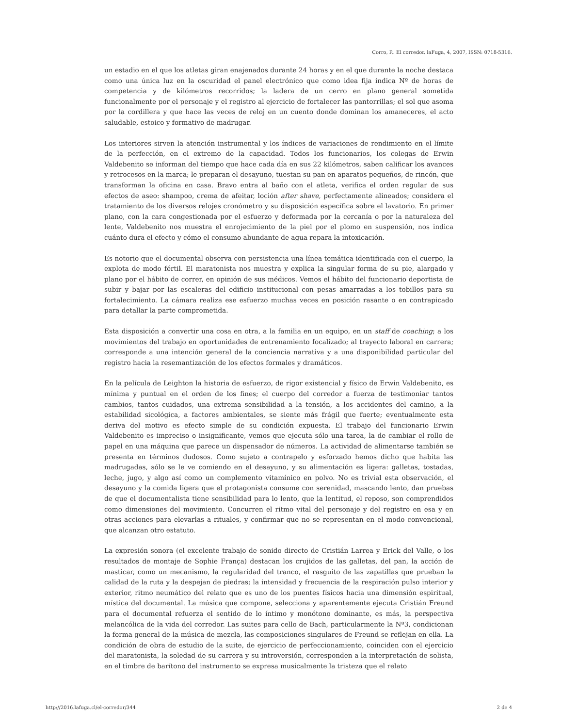Corro, P.. El corredor. laFuga, 4, 2007, ISSN: 0718-5316.
un estadio en el que los atletas giran enajenados durante 24 horas y en el que durante la noche destaca como una única luz en la oscuridad el panel electrónico que como idea fija indica Nº de horas de competencia y de kilómetros recorridos; la ladera de un cerro en plano general sometida funcionalmente por el personaje y el registro al ejercicio de fortalecer las pantorrillas; el sol que asoma por la cordillera y que hace las veces de reloj en un cuento donde dominan los amaneceres, el acto saludable, estoico y formativo de madrugar.
Los interiores sirven la atención instrumental y los índices de variaciones de rendimiento en el límite de la perfección, en el extremo de la capacidad. Todos los funcionarios, los colegas de Erwin Valdebenito se informan del tiempo que hace cada día en sus 22 kilómetros, saben calificar los avances y retrocesos en la marca; le preparan el desayuno, tuestan su pan en aparatos pequeños, de rincón, que transforman la oficina en casa. Bravo entra al baño con el atleta, verifica el orden regular de sus efectos de aseo: shampoo, crema de afeitar, loción after shave, perfectamente alineados; considera el tratamiento de los diversos relojes cronómetro y su disposición específica sobre el lavatorio. En primer plano, con la cara congestionada por el esfuerzo y deformada por la cercanía o por la naturaleza del lente, Valdebenito nos muestra el enrojecimiento de la piel por el plomo en suspensión, nos indica cuánto dura el efecto y cómo el consumo abundante de agua repara la intoxicación.
Es notorio que el documental observa con persistencia una línea temática identificada con el cuerpo, la explota de modo fértil. El maratonista nos muestra y explica la singular forma de su pie, alargado y plano por el hábito de correr, en opinión de sus médicos. Vemos el hábito del funcionario deportista de subir y bajar por las escaleras del edificio institucional con pesas amarradas a los tobillos para su fortalecimiento. La cámara realiza ese esfuerzo muchas veces en posición rasante o en contrapicado para detallar la parte comprometida.
Esta disposición a convertir una cosa en otra, a la familia en un equipo, en un staff de coaching; a los movimientos del trabajo en oportunidades de entrenamiento focalizado; al trayecto laboral en carrera; corresponde a una intención general de la conciencia narrativa y a una disponibilidad particular del registro hacia la resemantización de los efectos formales y dramáticos.
En la película de Leighton la historia de esfuerzo, de rigor existencial y físico de Erwin Valdebenito, es mínima y puntual en el orden de los fines; el cuerpo del corredor a fuerza de testimoniar tantos cambios, tantos cuidados, una extrema sensibilidad a la tensión, a los accidentes del camino, a la estabilidad sicológica, a factores ambientales, se siente más frágil que fuerte; eventualmente esta deriva del motivo es efecto simple de su condición expuesta. El trabajo del funcionario Erwin Valdebenito es impreciso o insignificante, vemos que ejecuta sólo una tarea, la de cambiar el rollo de papel en una máquina que parece un dispensador de números. La actividad de alimentarse también se presenta en términos dudosos. Como sujeto a contrapelo y esforzado hemos dicho que habita las madrugadas, sólo se le ve comiendo en el desayuno, y su alimentación es ligera: galletas, tostadas, leche, jugo, y algo así como un complemento vitamínico en polvo. No es trivial esta observación, el desayuno y la comida ligera que el protagonista consume con serenidad, mascando lento, dan pruebas de que el documentalista tiene sensibilidad para lo lento, que la lentitud, el reposo, son comprendidos como dimensiones del movimiento. Concurren el ritmo vital del personaje y del registro en esa y en otras acciones para elevarlas a rituales, y confirmar que no se representan en el modo convencional, que alcanzan otro estatuto.
La expresión sonora (el excelente trabajo de sonido directo de Cristián Larrea y Erick del Valle, o los resultados de montaje de Sophie França) destacan los crujidos de las galletas, del pan, la acción de masticar, como un mecanismo, la regularidad del tranco, el rasguito de las zapatillas que prueban la calidad de la ruta y la despejan de piedras; la intensidad y frecuencia de la respiración pulso interior y exterior, ritmo neumático del relato que es uno de los puentes físicos hacia una dimensión espiritual, mística del documental. La música que compone, selecciona y aparentemente ejecuta Cristián Freund para el documental refuerza el sentido de lo íntimo y monótono dominante, es más, la perspectiva melancólica de la vida del corredor. Las suites para cello de Bach, particularmente la Nº3, condicionan la forma general de la música de mezcla, las composiciones singulares de Freund se reflejan en ella. La condición de obra de estudio de la suite, de ejercicio de perfeccionamiento, coinciden con el ejercicio del maratonista, la soledad de su carrera y su introversión, corresponden a la interpretación de solista, en el timbre de barítono del instrumento se expresa musicalmente la tristeza que el relato
http://2016.lafuga.cl/el-corredor/344 2 de 4